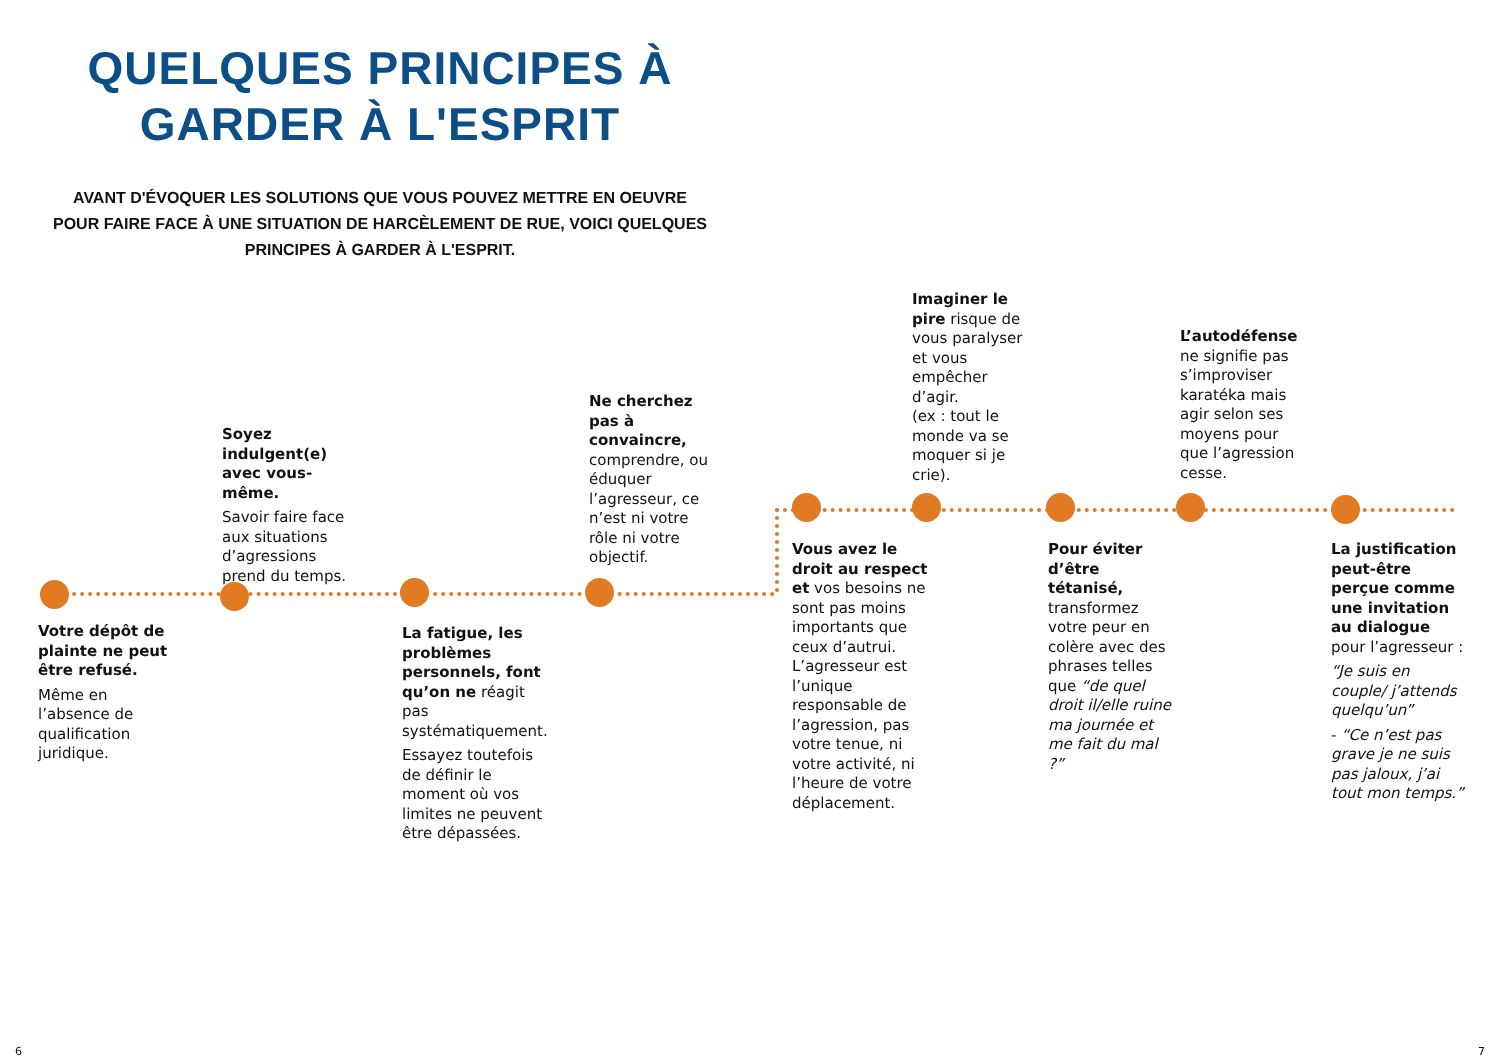QUELQUES PRINCIPES À GARDER À L'ESPRIT
AVANT D'ÉVOQUER LES SOLUTIONS QUE VOUS POUVEZ METTRE EN OEUVRE POUR FAIRE FACE À UNE SITUATION DE HARCÈLEMENT DE RUE, VOICI QUELQUES PRINCIPES À GARDER À L'ESPRIT.
Soyez indulgent(e) avec vous-même.
Savoir faire face aux situations d’agressions prend du temps.
Ne cherchez pas à convaincre, comprendre, ou éduquer l’agresseur, ce n’est ni votre rôle ni votre objectif.
Imaginer le pire risque de vous paralyser et vous empêcher d’agir.
(ex : tout le monde va se moquer si je crie).
L’autodéfense ne signifie pas s’improviser karatéka mais agir selon ses moyens pour que l’agression cesse.
Votre dépôt de plainte ne peut être refusé.
Même en l’absence de qualification juridique.
La fatigue, les problèmes personnels, font qu’on ne réagit pas systématiquement.
Essayez toutefois de définir le moment où vos limites ne peuvent être dépassées.
Vous avez le droit au respect et vos besoins ne sont pas moins importants que ceux d’autrui. L’agresseur est l’unique responsable de l’agression, pas votre tenue, ni votre activité, ni l’heure de votre déplacement.
Pour éviter d’être tétanisé, transformez votre peur en colère avec des phrases telles que “de quel droit il/elle ruine ma journée et me fait du mal ?”
La justification peut-être perçue comme une invitation au dialogue pour l’agresseur :
“Je suis en couple/ j’attends quelqu’un”
- “Ce n’est pas grave je ne suis pas jaloux, j’ai tout mon temps.”
6 7